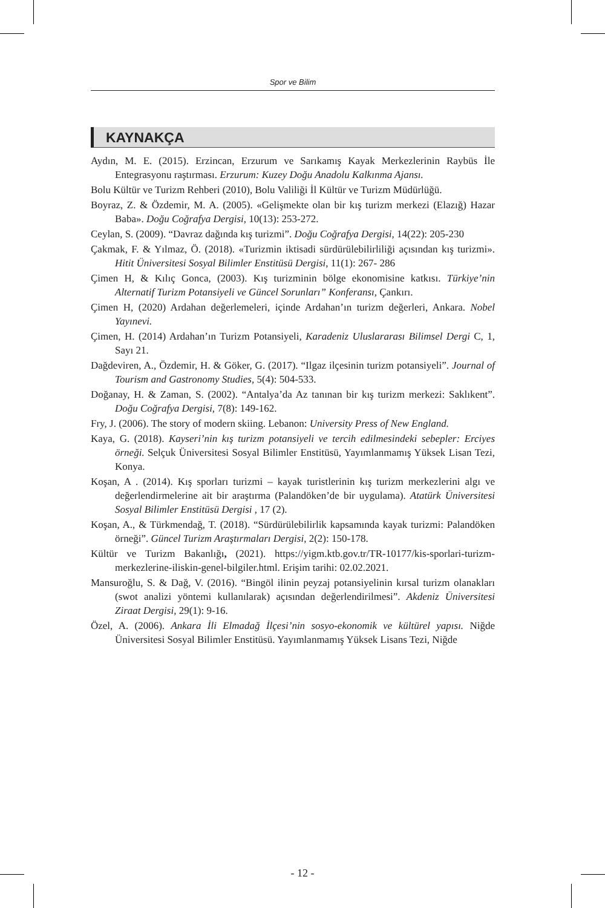Spor ve Bilim
KAYNAKÇA
Aydın, M. E. (2015). Erzincan, Erzurum ve Sarıkamış Kayak Merkezlerinin Raybüs İle Entegrasyonu raştırması. Erzurum: Kuzey Doğu Anadolu Kalkınma Ajansı.
Bolu Kültür ve Turizm Rehberi (2010), Bolu Valiliği İl Kültür ve Turizm Müdürlüğü.
Boyraz, Z. & Özdemir, M. A. (2005). «Gelişmekte olan bir kış turizm merkezi (Elazığ) Hazar Baba». Doğu Coğrafya Dergisi, 10(13): 253-272.
Ceylan, S. (2009). “Davraz dağında kış turizmi”. Doğu Coğrafya Dergisi, 14(22): 205-230
Çakmak, F. & Yılmaz, Ö. (2018). «Turizmin iktisadi sürdürülebilirliliği açısından kış turizmi». Hitit Üniversitesi Sosyal Bilimler Enstitüsü Dergisi, 11(1): 267- 286
Çimen H, & Kılıç Gonca, (2003). Kış turizminin bölge ekonomisine katkısı. Türkiye’nin Alternatif Turizm Potansiyeli ve Güncel Sorunları” Konferansı, Çankırı.
Çimen H, (2020) Ardahan değerlemeleri, içinde Ardahan’ın turizm değerleri, Ankara. Nobel Yayınevi.
Çimen, H. (2014) Ardahan’ın Turizm Potansiyeli, Karadeniz Uluslararası Bilimsel Dergi C, 1, Sayı 21.
Dağdeviren, A., Özdemir, H. & Göker, G. (2017). “Ilgaz ilçesinin turizm potansiyeli”. Journal of Tourism and Gastronomy Studies, 5(4): 504-533.
Doğanay, H. & Zaman, S. (2002). “Antalya’da Az tanınan bir kış turizm merkezi: Saklıkent”. Doğu Coğrafya Dergisi, 7(8): 149-162.
Fry, J. (2006). The story of modern skiing. Lebanon: University Press of New England.
Kaya, G. (2018). Kayseri’nin kış turizm potansiyeli ve tercih edilmesindeki sebepler: Erciyes örneği. Selçuk Üniversitesi Sosyal Bilimler Enstitüsü, Yayımlanmamış Yüksek Lisan Tezi, Konya.
Koşan, A . (2014). Kış sporları turizmi – kayak turistlerinin kış turizm merkezlerini algı ve değerlendirmelerine ait bir araştırma (Palandöken’de bir uygulama). Atatürk Üniversitesi Sosyal Bilimler Enstitüsü Dergisi , 17 (2).
Koşan, A., & Türkmendağ, T. (2018). “Sürdürülebilirlik kapsamında kayak turizmi: Palandöken örneği”. Güncel Turizm Araştırmaları Dergisi, 2(2): 150-178.
Kültür ve Turizm Bakanlığı, (2021). https://yigm.ktb.gov.tr/TR-10177/kis-sporlari-turizm-merkezlerine-iliskin-genel-bilgiler.html. Erişim tarihi: 02.02.2021.
Mansuroğlu, S. & Dağ, V. (2016). “Bingöl ilinin peyzaj potansiyelinin kırsal turizm olanakları (swot analizi yöntemi kullanılarak) açısından değerlendirilmesi”. Akdeniz Üniversitesi Ziraat Dergisi, 29(1): 9-16.
Özel, A. (2006). Ankara İli Elmadağ İlçesi’nin sosyo-ekonomik ve kültürel yapısı. Niğde Üniversitesi Sosyal Bilimler Enstitüsü. Yayımlanmamış Yüksek Lisans Tezi, Niğde
- 12 -